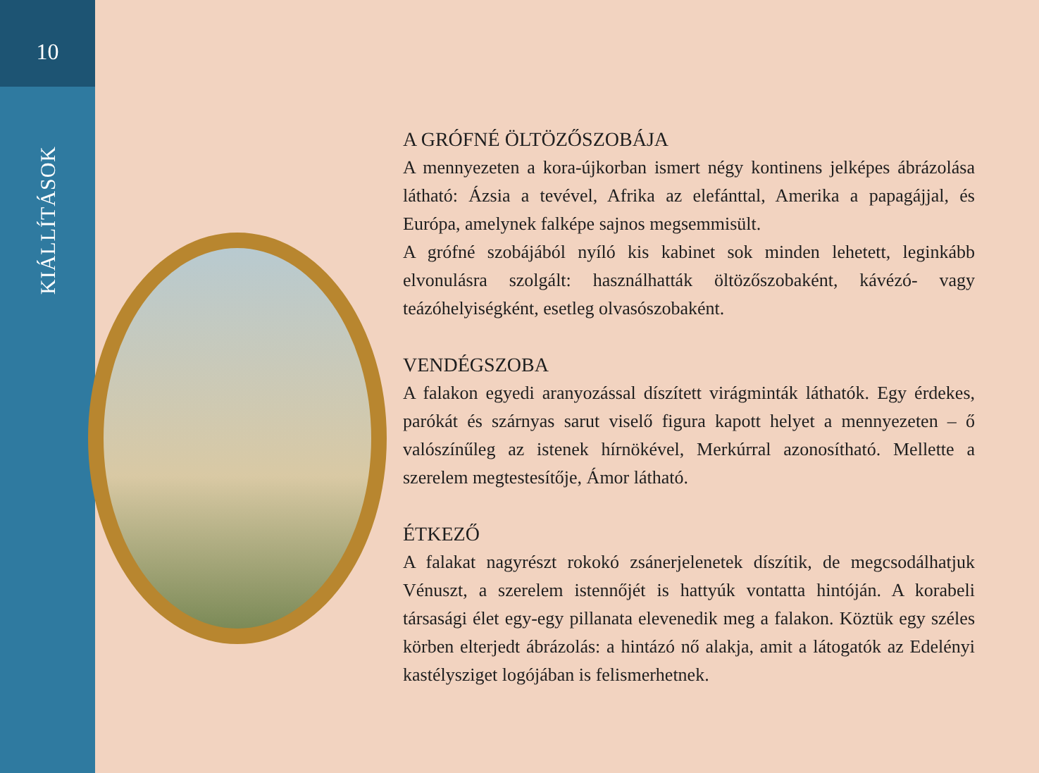10
KIÁLLÍTÁSOK
A GRÓFNÉ ÖLTÖZŐSZOBÁJA
A mennyezeten a kora-újkorban ismert négy kontinens jelképes ábrázolása látható: Ázsia a tevével, Afrika az elefánttal, Amerika a papagájjal, és Európa, amelynek falképe sajnos megsemmisült.
A grófné szobájából nyíló kis kabinet sok minden lehetett, leginkább elvonulásra szolgált: használhatták öltözőszobaként, kávézó- vagy teázóhelyiségként, esetleg olvasószobaként.
VENDÉGSZOBA
A falakon egyedi aranyozással díszített virágminták láthatók. Egy érdekes, parókát és szárnyas sarut viselő figura kapott helyet a mennyezeten – ő valószínűleg az istenek hírnökével, Merkúrral azonosítható. Mellette a szerelem megtestesítője, Ámor látható.
ÉTKEZŐ
A falakat nagyrészt rokokó zsánerjelenetek díszítik, de megcsodálhatjuk Vénuszt, a szerelem istennőjét is hattyúk vontatta hintóján. A korabeli társasági élet egy-egy pillanata elevenedik meg a falakon. Köztük egy széles körben elterjedt ábrázolás: a hintázó nő alakja, amit a látogatók az Edelényi kastélysziget logójában is felismerhetnek.